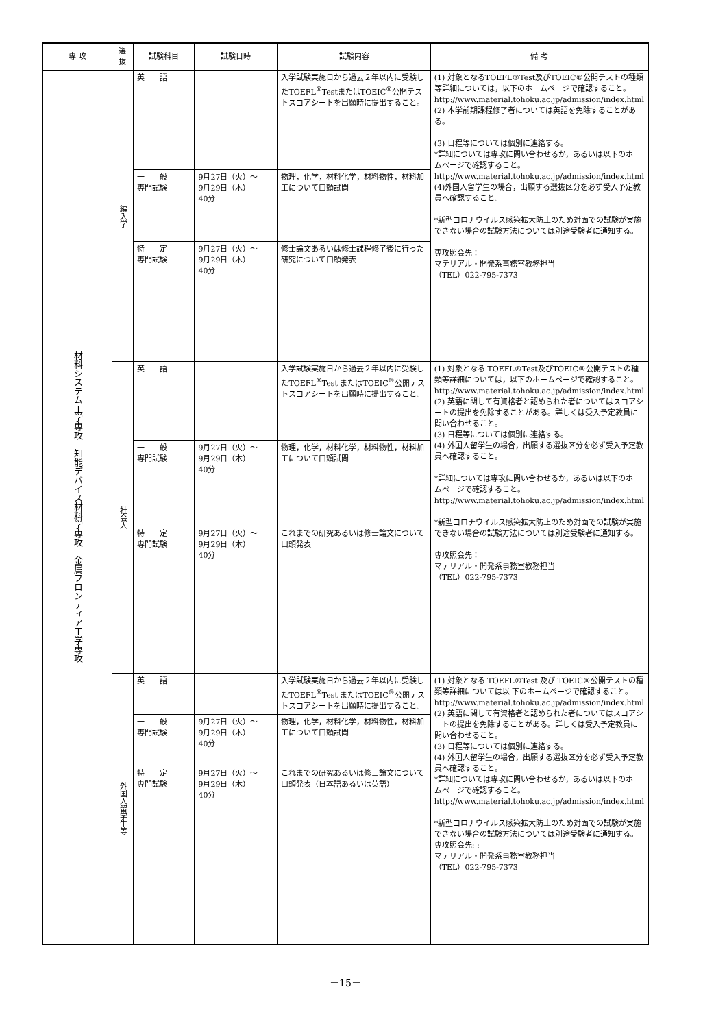| 専 攻 | 選抜 | 試験科目 | 試験日時 | 試験内容 | 備 考 |
| --- | --- | --- | --- | --- | --- |
| 材料システム工学専攻 知能デバイス材料学専攻 金属フロンティア工学専攻 | 編入学 | 英 語 | | 入学試験実施日から過去２年以内に受験したTOEFL<sup>®</sup>TestまたはTOEIC<sup>®</sup>公開テストスコアシートを出願時に提出すること。 | (1) 対象となるTOEFL®Test及びTOEIC®公開テストの種類等詳細については，以下のホームページで確認すること。 http://www.material.tohoku.ac.jp/admission/index.html (2) 本学前期課程修了者については英語を免除することがある。 (3) 日程等については個別に連絡する。 *詳細については専攻に問い合わせるか，あるいは以下のホームページで確認すること。 http://www.material.tohoku.ac.jp/admission/index.html (4)外国人留学生の場合，出願する選抜区分を必ず受入予定教員へ確認すること。 *新型コロナウイルス感染拡大防止のため対面での試験が実施できない場合の試験方法については別途受験者に通知する。 専攻照会先： マテリアル・開発系事務室教務担当 （TEL）022-795-7373 |
| | | 一 般 専門試験 | 9月27日（火）～ 9月29日（木） 40分 | 物理，化学，材料化学，材料物性，材料加工について口頭試問 | |
| | | 特 定 専門試験 | 9月27日（火）～ 9月29日（木） 40分 | 修士論文あるいは修士課程修了後に行った研究について口頭発表 | |
| | 社会人 | 英 語 | | 入学試験実施日から過去２年以内に受験したTOEFL<sup>®</sup>Test またはTOEIC<sup>®</sup>公開テストスコアシートを出願時に提出すること。 | (1) 対象となる TOEFL®Test及びTOEIC®公開テストの種類等詳細については，以下のホームページで確認すること。 http://www.material.tohoku.ac.jp/admission/index.html (2) 英語に関して有資格者と認められた者についてはスコアシートの提出を免除することがある。詳しくは受入予定教員に問い合わせること。 (3) 日程等については個別に連絡する。 (4) 外国人留学生の場合，出願する選抜区分を必ず受入予定教員へ確認すること。 *詳細については専攻に問い合わせるか，あるいは以下のホームページで確認すること。 http://www.material.tohoku.ac.jp/admission/index.html *新型コロナウイルス感染拡大防止のため対面での試験が実施できない場合の試験方法については別途受験者に通知する。 専攻照会先： マテリアル・開発系事務室教務担当 （TEL）022-795-7373 |
| | | 一 般 専門試験 | 9月27日（火）～ 9月29日（木） 40分 | 物理，化学，材料化学，材料物性，材料加工について口頭試問 | |
| | | 特 定 専門試験 | 9月27日（火）～ 9月29日（木） 40分 | これまでの研究あるいは修士論文について口頭発表 | |
| | 外国人留学生等 | 英 語 | | 入学試験実施日から過去２年以内に受験したTOEFL<sup>®</sup>Test またはTOEIC<sup>®</sup>公開テストスコアシートを出願時に提出すること。 | (1) 対象となる TOEFL®Test 及び TOEIC®公開テストの種類等詳細については以 下のホームページで確認すること。 http://www.material.tohoku.ac.jp/admission/index.html (2) 英語に関して有資格者と認められた者についてはスコアシートの提出を免除することがある。詳しくは受入予定教員に問い合わせること。 (3) 日程等については個別に連絡する。 (4) 外国人留学生の場合，出願する選抜区分を必ず受入予定教員へ確認すること。 *詳細については専攻に問い合わせるか，あるいは以下のホームページで確認すること。 http://www.material.tohoku.ac.jp/admission/index.html *新型コロナウイルス感染拡大防止のため対面での試験が実施できない場合の試験方法については別途受験者に通知する。 専攻照会先: : マテリアル・開発系事務室教務担当 （TEL）022-795-7373 |
| | | 一 般 専門試験 | 9月27日（火）～ 9月29日（木） 40分 | 物理，化学，材料化学，材料物性，材料加工について口頭試問 | |
| | | 特 定 専門試験 | 9月27日（火）～ 9月29日（木） 40分 | これまでの研究あるいは修士論文について口頭発表（日本語あるいは英語） | |
－15－